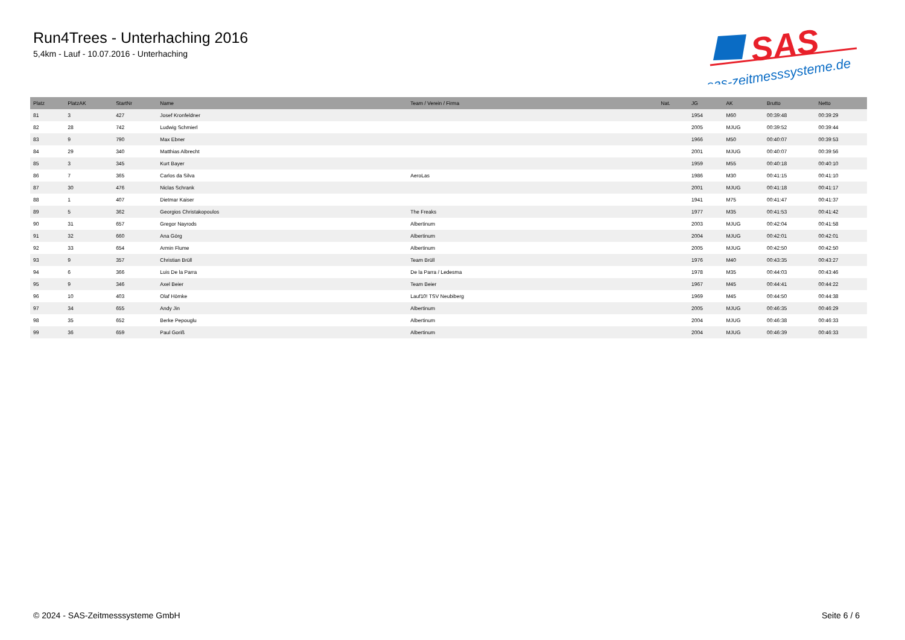Run4Trees - Unterhaching 2016
5,4km - Lauf - 10.07.2016 - Unterhaching
SAS
sas-zeitmesssysteme.de
| Platz | PlatzAK | StartNr | Name | Team / Verein / Firma | Nat. | JG | AK | Brutto | Netto |
| --- | --- | --- | --- | --- | --- | --- | --- | --- | --- |
| 81 | 3 | 427 | Josef Kronfeldner | | | 1954 | M60 | 00:39:48 | 00:39:29 |
| 82 | 28 | 742 | Ludwig Schmierl | | | 2005 | MJUG | 00:39:52 | 00:39:44 |
| 83 | 9 | 790 | Max Ebner | | | 1966 | M50 | 00:40:07 | 00:39:53 |
| 84 | 29 | 340 | Matthias Albrecht | | | 2001 | MJUG | 00:40:07 | 00:39:56 |
| 85 | 3 | 345 | Kurt Bayer | | | 1959 | M55 | 00:40:18 | 00:40:10 |
| 86 | 7 | 365 | Carlos da Silva | AeroLas | | 1986 | M30 | 00:41:15 | 00:41:10 |
| 87 | 30 | 476 | Niclas Schrank | | | 2001 | MJUG | 00:41:18 | 00:41:17 |
| 88 | 1 | 407 | Dietmar Kaiser | | | 1941 | M75 | 00:41:47 | 00:41:37 |
| 89 | 5 | 362 | Georgios Christakopoulos | The Freaks | | 1977 | M35 | 00:41:53 | 00:41:42 |
| 90 | 31 | 657 | Gregor Nayrods | Albertinum | | 2003 | MJUG | 00:42:04 | 00:41:58 |
| 91 | 32 | 660 | Ana Görg | Albertinum | | 2004 | MJUG | 00:42:01 | 00:42:01 |
| 92 | 33 | 654 | Armin Flume | Albertinum | | 2005 | MJUG | 00:42:50 | 00:42:50 |
| 93 | 9 | 357 | Christian Brüll | Team Brüll | | 1976 | M40 | 00:43:35 | 00:43:27 |
| 94 | 6 | 366 | Luis De la Parra | De la Parra / Ledesma | | 1978 | M35 | 00:44:03 | 00:43:46 |
| 95 | 9 | 346 | Axel Beier | Team Beier | | 1967 | M45 | 00:44:41 | 00:44:22 |
| 96 | 10 | 403 | Olaf Hömke | Lauf10! TSV Neubiberg | | 1969 | M45 | 00:44:50 | 00:44:38 |
| 97 | 34 | 655 | Andy Jin | Albertinum | | 2005 | MJUG | 00:46:35 | 00:46:29 |
| 98 | 35 | 652 | Berke Pepouglu | Albertinum | | 2004 | MJUG | 00:46:38 | 00:46:33 |
| 99 | 36 | 659 | Paul Goriß | Albertinum | | 2004 | MJUG | 00:46:39 | 00:46:33 |
© 2024 - SAS-Zeitmesssysteme GmbH Seite 6 / 6